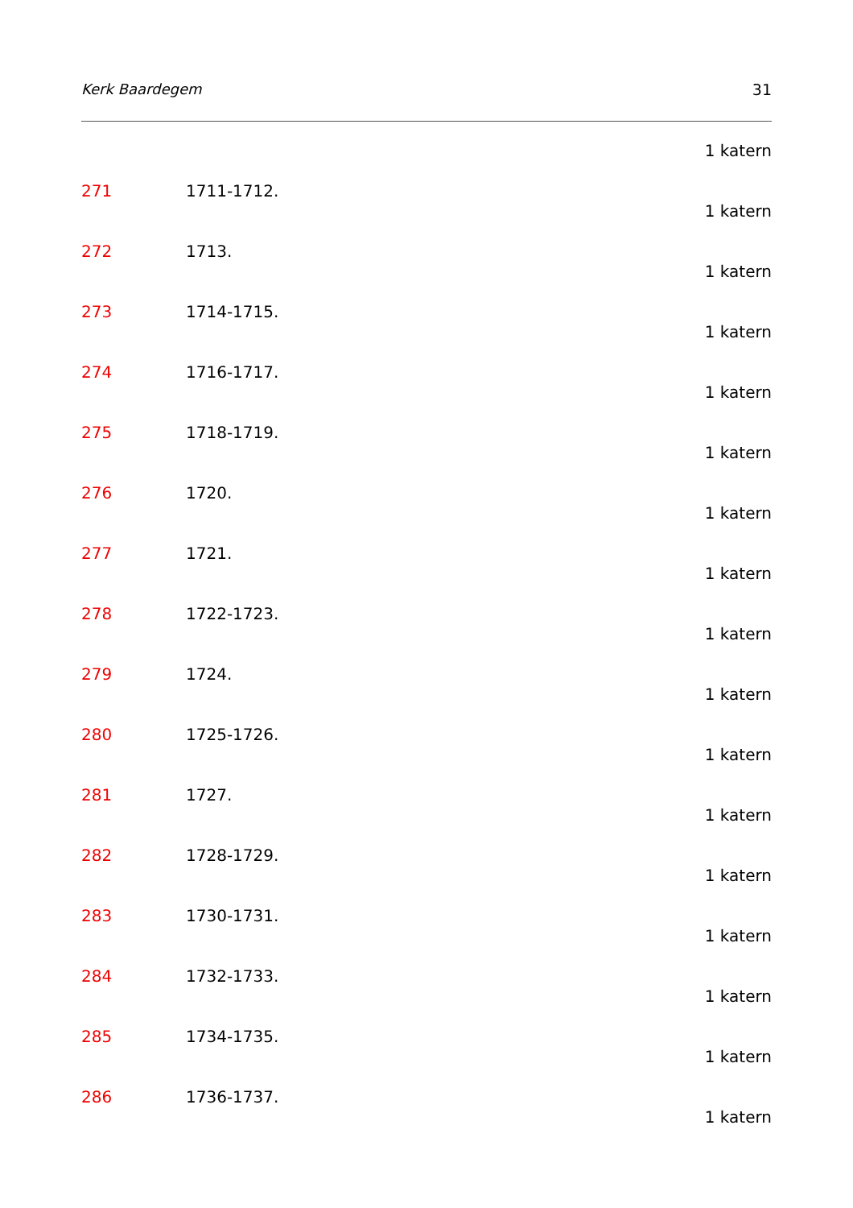Kerk Baardegem 31
1 katern
271 1711-1712.
1 katern
272 1713.
1 katern
273 1714-1715.
1 katern
274 1716-1717.
1 katern
275 1718-1719.
1 katern
276 1720.
1 katern
277 1721.
1 katern
278 1722-1723.
1 katern
279 1724.
1 katern
280 1725-1726.
1 katern
281 1727.
1 katern
282 1728-1729.
1 katern
283 1730-1731.
1 katern
284 1732-1733.
1 katern
285 1734-1735.
1 katern
286 1736-1737.
1 katern